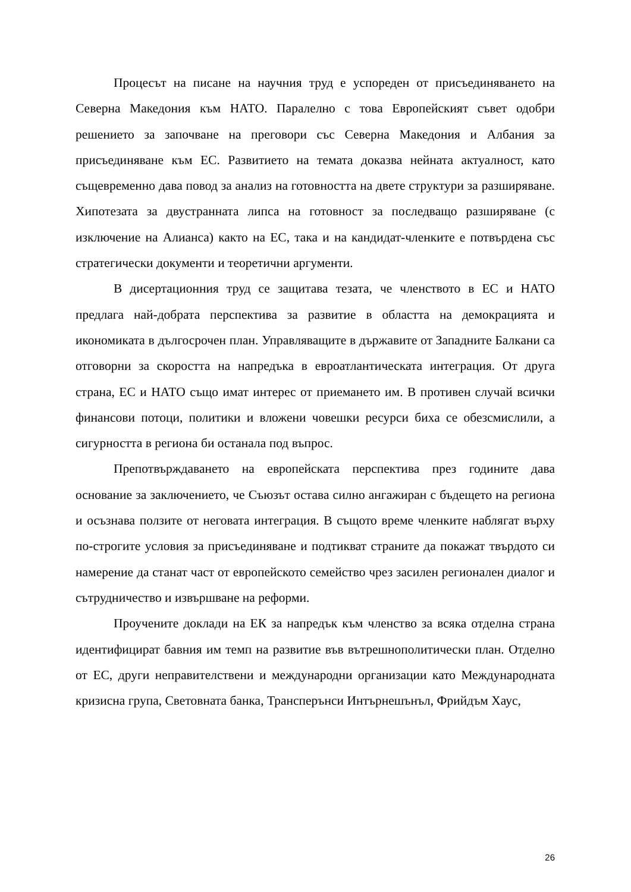Процесът на писане на научния труд е успореден от присъединяването на Северна Македония към НАТО. Паралелно с това Европейският съвет одобри решението за започване на преговори със Северна Македония и Албания за присъединяване към ЕС. Развитието на темата доказва нейната актуалност, като същевременно дава повод за анализ на готовността на двете структури за разширяване. Хипотезата за двустранната липса на готовност за последващо разширяване (с изключение на Алианса) както на ЕС, така и на кандидат-членките е потвърдена със стратегически документи и теоретични аргументи.
В дисертационния труд се защитава тезата, че членството в ЕС и НАТО предлага най-добрата перспектива за развитие в областта на демокрацията и икономиката в дългосрочен план. Управляващите в държавите от Западните Балкани са отговорни за скоростта на напредъка в евроатлантическата интеграция. От друга страна, ЕС и НАТО също имат интерес от приемането им. В противен случай всички финансови потоци, политики и вложени човешки ресурси биха се обезсмислили, а сигурността в региона би останала под въпрос.
Препотвърждаването на европейската перспектива през годините дава основание за заключението, че Съюзът остава силно ангажиран с бъдещето на региона и осъзнава ползите от неговата интеграция. В същото време членките наблягат върху по-строгите условия за присъединяване и подтикват страните да покажат твърдото си намерение да станат част от европейското семейство чрез засилен регионален диалог и сътрудничество и извършване на реформи.
Проучените доклади на ЕК за напредък към членство за всяка отделна страна идентифицират бавния им темп на развитие във вътрешнополитически план. Отделно от ЕС, други неправителствени и международни организации като Международната кризисна група, Световната банка, Трансперънси Интърнешънъл, Фрийдъм Хаус,
26